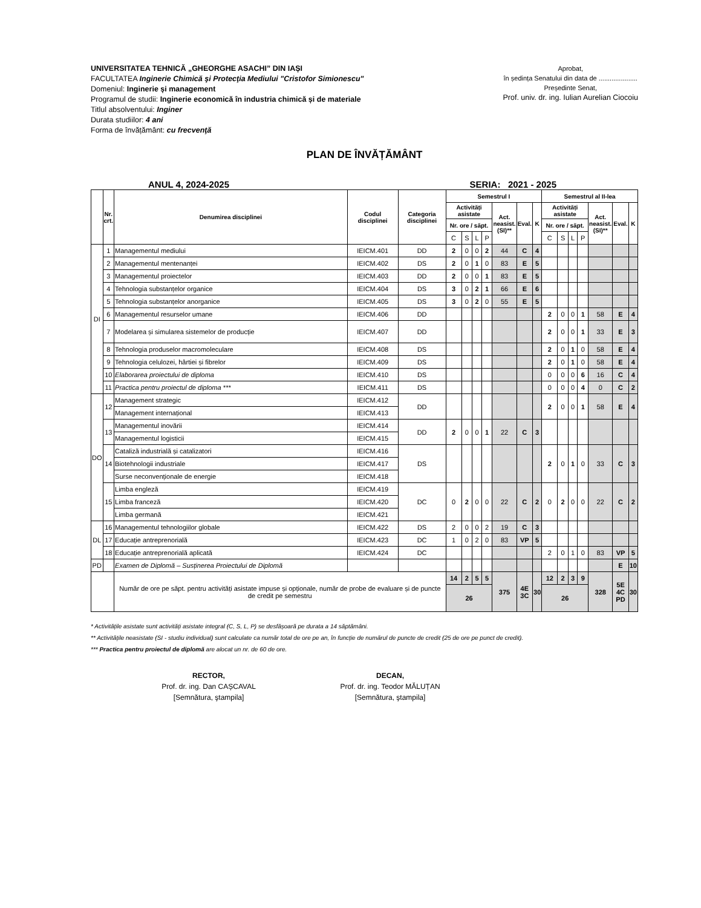UNIVERSITATEA TEHNICĂ „GHEORGHE ASACHI” DIN IAȘI
FACULTATEA Inginerie Chimică şi Protecţia Mediului "Cristofor Simionescu"
Domeniul: Inginerie și management
Programul de studii: Inginerie economică în industria chimică și de materiale
Titlul absolventului: Inginer
Durata studiilor: 4 ani
Forma de învățământ: cu frecvenţă
Aprobat,
în ședința Senatului din data de .....................
Președinte Senat,
Prof. univ. dr. ing. Iulian Aurelian Ciocoiu
PLAN DE ÎNVĂȚĂMÂNT
ANUL 4, 2024-2025 SERIA: 2021 - 2025
| | Nr. crt. | Denumirea disciplinei | Codul disciplinei | Categoria disciplinei | Semestrul I | | | | | | | Semestrul al II-lea | | | | | | |
| --- | --- | --- | --- | --- | --- | --- | --- | --- | --- | --- | --- | --- | --- | --- | --- | --- | --- | --- |
| | | | | | Activități asistate | | | | Act. neasist. (SI)** | Eval. | K | Activități asistate | | | | Act. neasist. (SI)** | Eval. | K |
| | | | | | Nr. ore / săpt. | | | | | | | Nr. ore / săpt. | | | | | | |
| | | | | | C | S | L | P | | | | C | S | L | P | | | |
| DI | 1 | Managementul mediului | IEICM.401 | DD | 2 | 0 | 0 | 2 | 44 | C | 4 | | | | | | | |
| | 2 | Managementul mentenanței | IEICM.402 | DS | 2 | 0 | 1 | 0 | 83 | E | 5 | | | | | | | |
| | 3 | Managementul proiectelor | IEICM.403 | DD | 2 | 0 | 0 | 1 | 83 | E | 5 | | | | | | | |
| | 4 | Tehnologia substanțelor organice | IEICM.404 | DS | 3 | 0 | 2 | 1 | 66 | E | 6 | | | | | | | |
| | 5 | Tehnologia substanțelor anorganice | IEICM.405 | DS | 3 | 0 | 2 | 0 | 55 | E | 5 | | | | | | | |
| | 6 | Managementul resurselor umane | IEICM.406 | DD | | | | | | | | 2 | 0 | 0 | 1 | 58 | E | 4 |
| | 7 | Modelarea și simularea sistemelor de producție | IEICM.407 | DD | | | | | | | | 2 | 0 | 0 | 1 | 33 | E | 3 |
| | 8 | Tehnologia produselor macromoleculare | IEICM.408 | DS | | | | | | | | 2 | 0 | 1 | 0 | 58 | E | 4 |
| | 9 | Tehnologia celulozei, hârtiei și fibrelor | IEICM.409 | DS | | | | | | | | 2 | 0 | 1 | 0 | 58 | E | 4 |
| | 10 | Elaborarea proiectului de diploma | IEICM.410 | DS | | | | | | | | 0 | 0 | 0 | 6 | 16 | C | 4 |
| | 11 | Practica pentru proiectul de diploma *** | IEICM.411 | DS | | | | | | | | 0 | 0 | 0 | 4 | 0 | C | 2 |
| DO | 12 | Management strategic | IEICM.412 | DD | | | | | | | | 2 | 0 | 0 | 1 | 58 | E | 4 |
| | | Management internațional | IEICM.413 | | | | | | | | | | | | | | | |
| | 13 | Managementul inovării | IEICM.414 | DD | 2 | 0 | 0 | 1 | 22 | C | 3 | | | | | | | |
| | | Managementul logisticii | IEICM.415 | | | | | | | | | | | | | | | |
| | 14 | Cataliză industrială și catalizatori | IEICM.416 | DS | | | | | | | | 2 | 0 | 1 | 0 | 33 | C | 3 |
| | | Biotehnologii industriale | IEICM.417 | | | | | | | | | | | | | | | |
| | | Surse neconvenționale de energie | IEICM.418 | | | | | | | | | | | | | | | |
| | 15 | Limba engleză | IEICM.419 | DC | 0 | 2 | 0 | 0 | 22 | C | 2 | 0 | 2 | 0 | 0 | 22 | C | 2 |
| | | Limba franceză | IEICM.420 | | | | | | | | | | | | | | | |
| | | Limba germană | IEICM.421 | | | | | | | | | | | | | | | |
| DL | 16 | Managementul tehnologiilor globale | IEICM.422 | DS | 2 | 0 | 0 | 2 | 19 | C | 3 | | | | | | | |
| | 17 | Educație antreprenorială | IEICM.423 | DC | 1 | 0 | 2 | 0 | 83 | VP | 5 | | | | | | | |
| | 18 | Educație antreprenorială aplicată | IEICM.424 | DC | | | | | | | | 2 | 0 | 1 | 0 | 83 | VP | 5 |
| PD | | Examen de Diplomă – Susținerea Proiectului de Diplomă | | | | | | | | | | | | | | | E | 10 |
| | | Număr de ore pe săpt. pentru activități asistate impuse și opționale, număr de probe de evaluare și de puncte de credit pe semestru | | | 14 | 2 | 5 | 5 | 375 | 4E 3C | 30 | 12 | 2 | 3 | 9 | 328 | 5E 4C PD | 30 |
| | | | | | 26 | | | | | | | 26 | | | | | | |
* Activitățile asistate sunt activități asistate integral (C, S, L, P) se desfășoară pe durata a 14 săptămâni.
** Activitățile neasistate (SI - studiu individual) sunt calculate ca număr total de ore pe an, în funcție de numărul de puncte de credit (25 de ore pe punct de credit).
*** Practica pentru proiectul de diplomă are alocat un nr. de 60 de ore.
RECTOR,
Prof. dr. ing. Dan CAȘCAVAL
[Semnătura, ştampila]
DECAN,
Prof. dr. ing. Teodor MĂLUȚAN
[Semnătura, ştampila]